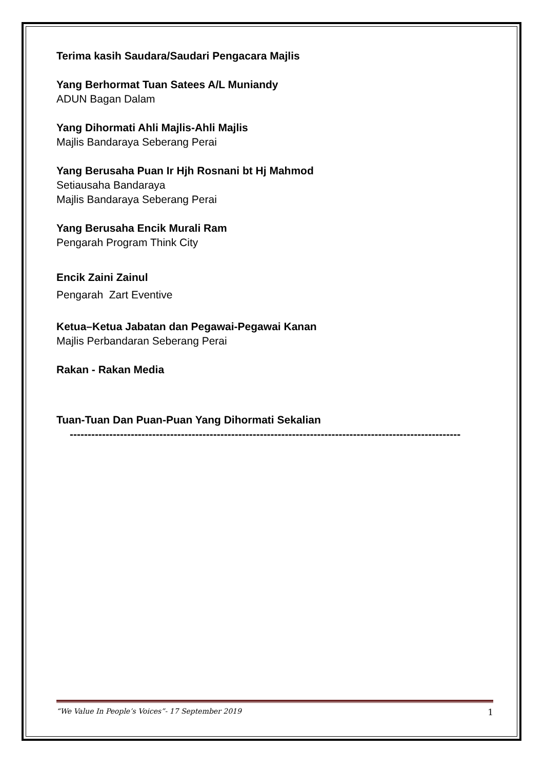Terima kasih Saudara/Saudari Pengacara Majlis
Yang Berhormat Tuan Satees A/L Muniandy
ADUN Bagan Dalam
Yang Dihormati Ahli Majlis-Ahli Majlis
Majlis Bandaraya Seberang Perai
Yang Berusaha Puan Ir Hjh Rosnani bt Hj Mahmod
Setiausaha Bandaraya
Majlis Bandaraya Seberang Perai
Yang Berusaha Encik Murali Ram
Pengarah Program Think City
Encik Zaini Zainul
Pengarah Zart Eventive
Ketua–Ketua Jabatan dan Pegawai-Pegawai Kanan
Majlis Perbandaran Seberang Perai
Rakan - Rakan Media
Tuan-Tuan Dan Puan-Puan Yang Dihormati Sekalian
-------------------------------------------------------------------------------------------------------------
“We Value In People’s Voices”- 17 September 2019 1